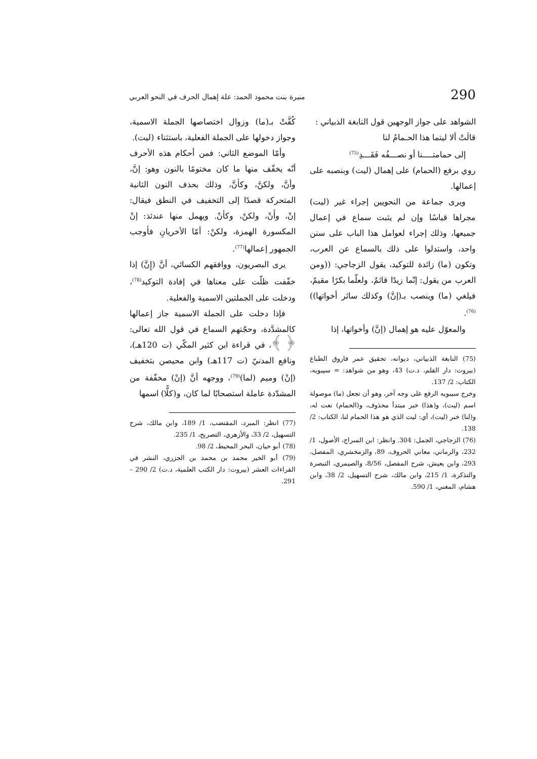290 منيرة بنت محمود الحمد: علة إهمال الحرف في النحو العربي
الشواهد على جواز الوجهين قول النابغة الذبياني :
قالَتْ ألا ليتما هذا الحـمامُ لنا
إلى حمامتــــنا أو نصـــفُه فَقَـــدِ<sup>(75)</sup>
روي برفع (الحمام) على إهمال (ليت) وبنصبه على إعمالها.
ويرى جماعة من النحويين إجراء غير (ليت) مجراها قياسًا وإن لم يثبت سماع في إعمال جميعها، وذلك إجراء لعوامل هذا الباب على سنن واحد، واستدلوا على ذلك بالسماع عن العرب، وتكون (ما) زائدة للتوكيد، يقول الزجاجي: ((ومن العرب من يقول: إنّما زيدًا قائمٌ، ولعلّما بكرًا مقيمٌ، فيلغي (ما) وينصب بـ(إنَّ) وكذلك سائر أخواتها))<sup>(76)</sup>.
والمعوّل عليه هو إهمال (إنَّ) وأخواتها، إذا
(75) النابغة الذبياني، ديوانه، تحقيق عمر فاروق الطباع (بيروت: دار القلم، د.ت) 43، وهو من شواهد: = سيبويه، الكتاب: 2/ 137.
وخرج سيبويه الرفع على وجه آخر، وهو أن تجعل (ما) موصولة اسم (ليت)، و(هذا) خبر مبتدأ محذوف، و(الحمام) نعت له، و(لنا) خبر (ليت)، أي: ليت الذي هو هذا الحمام لنا، الكتاب: 2/ 138.
(76) الزجاجي، الجمل: 304. وانظر: ابن السراج، الأصول، 1/ 232، والرماني، معاني الحروف، 89، والزمخشري، المفصل، 293، وابن يعيش، شرح المفصل، 8/56، والصيمري، التبصرة والتذكرة، 1/ 215، وابن مالك، شرح التسهيل، 2/ 38، وابن هشام، المغني، 1/ 590.
كُفَّتْ بـ(ما) وزوال اختصاصها الجملة الاسمية، وجواز دخولها على الجملة الفعلية، باستثناء (ليت).
وأمّا الموضع الثاني: فمن أحكام هذه الأحرف أنّه يخفّف منها ما كان مختومًا بالنون وهو: إنَّ، وأنَّ، ولكنَّ، وكأنَّ، وذلك بحذف النون الثانية المتحركة قصدًا إلى التخفيف في النطق فيقال: إنْ، وأَنْ، ولكنْ، وكأنْ. ويهمل منها عندئذ: إنْ المكسورة الهمزة، ولكنْ: أمّا الأخريانِ فأوجب الجمهور إعمالها<sup>(77)</sup>.
يرى البصريون، ووافقهم الكسائي، أنَّ (إِنَّ) إذا خفّفت ظلّت على معناها في إفادة التوكيد<sup>(78)</sup>، ودخلت على الجملتين الاسمية والفعلية.
فإذا دخلت على الجملة الاسمية جاز إعمالها كالمشدَّدة، وحجّتهم السماع في قول الله تعالى: ﴿ ﴾، في قراءة ابن كثير المكّي (ت 120هـ)، ونافع المدنيّ (ت 117هـ) وابن محيصن بتخفيف (إنْ) وميم (لما)<sup>(79)</sup>، ووجهه أنَّ (إنْ) مخفّفة من المشدّدة عاملة استصحابًا لما كان، و(كلًّا) اسمها
(77) انظر: المبرد، المقتضب، 1/ 189، وابن مالك، شرح التسهيل، 2/ 33، والأزهري، التصريح، 1/ 235.
(78) أبو حيان، البحر المحيط، 2/ 98.
(79) أبو الخير محمد بن محمد بن الجزري، النشر في القراءات العشر (بيروت: دار الكتب العلمية، د.ت) 2/ 290 – 291.